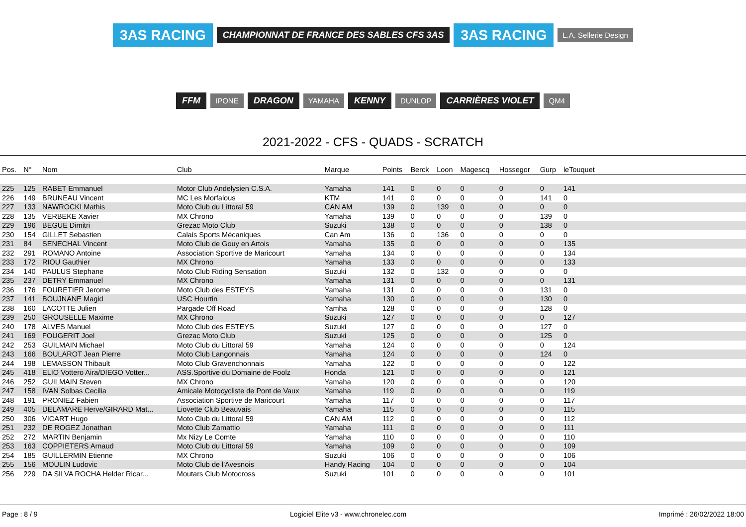3AS RACING CHAMPIONNAT DE FRANCE DES SABLES CFS 3AS 3AS RACING L.A. Sellerie Design FFM IPONE DRAGON YAMAHA KENNY DUNLOP CARRIÈRES VIOLET QM4
2021-2022 - CFS - QUADS - SCRATCH
| Pos. | N° | Nom | Club | Marque | Points | Berck | Loon | Magescq | Hossegor | Gurp | leTouquet | |
| --- | --- | --- | --- | --- | --- | --- | --- | --- | --- | --- | --- | --- |
| 225 | 125 | RABET Emmanuel | Motor Club Andelysien C.S.A. | Yamaha | 141 | 0 | 0 | 0 | 0 | 0 | 141 | |
| 226 | 149 | BRUNEAU Vincent | MC Les Morfalous | KTM | 141 | 0 | 0 | 0 | 0 | 141 | 0 | |
| 227 | 133 | NAWROCKI Mathis | Moto Club du Littoral 59 | CAN AM | 139 | 0 | 139 | 0 | 0 | 0 | 0 | |
| 228 | 135 | VERBEKE Xavier | MX Chrono | Yamaha | 139 | 0 | 0 | 0 | 0 | 139 | 0 | |
| 229 | 196 | BEGUE Dimitri | Grezac Moto Club | Suzuki | 138 | 0 | 0 | 0 | 0 | 138 | 0 | |
| 230 | 154 | GILLET Sebastien | Calais Sports Mécaniques | Can Am | 136 | 0 | 136 | 0 | 0 | 0 | 0 | |
| 231 | 84 | SENECHAL Vincent | Moto Club de Gouy en Artois | Yamaha | 135 | 0 | 0 | 0 | 0 | 0 | 135 | |
| 232 | 291 | ROMANO Antoine | Association Sportive de Maricourt | Yamaha | 134 | 0 | 0 | 0 | 0 | 0 | 134 | |
| 233 | 172 | RIOU Gauthier | MX Chrono | Yamaha | 133 | 0 | 0 | 0 | 0 | 0 | 133 | |
| 234 | 140 | PAULUS Stephane | Moto Club Riding Sensation | Suzuki | 132 | 0 | 132 | 0 | 0 | 0 | 0 | |
| 235 | 237 | DETRY Emmanuel | MX Chrono | Yamaha | 131 | 0 | 0 | 0 | 0 | 0 | 131 | |
| 236 | 176 | FOURETIER Jerome | Moto Club des ESTEYS | Yamaha | 131 | 0 | 0 | 0 | 0 | 131 | 0 | |
| 237 | 141 | BOUJNANE Magid | USC Hourtin | Yamaha | 130 | 0 | 0 | 0 | 0 | 130 | 0 | |
| 238 | 160 | LACOTTE Julien | Pargade Off Road | Yamha | 128 | 0 | 0 | 0 | 0 | 128 | 0 | |
| 239 | 250 | GROUSELLE Maxime | MX Chrono | Suzuki | 127 | 0 | 0 | 0 | 0 | 0 | 127 | |
| 240 | 178 | ALVES Manuel | Moto Club des ESTEYS | Suzuki | 127 | 0 | 0 | 0 | 0 | 127 | 0 | |
| 241 | 169 | FOUGERIT Joel | Grezac Moto Club | Suzuki | 125 | 0 | 0 | 0 | 0 | 125 | 0 | |
| 242 | 253 | GUILMAIN Michael | Moto Club du Littoral 59 | Yamaha | 124 | 0 | 0 | 0 | 0 | 0 | 124 | |
| 243 | 166 | BOULAROT Jean Pierre | Moto Club Langonnais | Yamaha | 124 | 0 | 0 | 0 | 0 | 124 | 0 | |
| 244 | 198 | LEMASSON Thibault | Moto Club Gravenchonnais | Yamaha | 122 | 0 | 0 | 0 | 0 | 0 | 122 | |
| 245 | 418 | ELIO Vottero Aira/DIEGO Votter... | ASS.Sportive du Domaine de Foolz | Honda | 121 | 0 | 0 | 0 | 0 | 0 | 121 | |
| 246 | 252 | GUILMAIN Steven | MX Chrono | Yamaha | 120 | 0 | 0 | 0 | 0 | 0 | 120 | |
| 247 | 158 | IVAN Solbas Cecilia | Amicale Motocycliste de Pont de Vaux | Yamaha | 119 | 0 | 0 | 0 | 0 | 0 | 119 | |
| 248 | 191 | PRONIEZ Fabien | Association Sportive de Maricourt | Yamaha | 117 | 0 | 0 | 0 | 0 | 0 | 117 | |
| 249 | 405 | DELAMARE Herve/GIRARD Mat... | Liovette Club Beauvais | Yamaha | 115 | 0 | 0 | 0 | 0 | 0 | 115 | |
| 250 | 306 | VICART Hugo | Moto Club du Littoral 59 | CAN AM | 112 | 0 | 0 | 0 | 0 | 0 | 112 | |
| 251 | 232 | DE ROGEZ Jonathan | Moto Club Zamattio | Yamaha | 111 | 0 | 0 | 0 | 0 | 0 | 111 | |
| 252 | 272 | MARTIN Benjamin | Mx Nizy Le Comte | Yamaha | 110 | 0 | 0 | 0 | 0 | 0 | 110 | |
| 253 | 163 | COPPIETERS Arnaud | Moto Club du Littoral 59 | Yamaha | 109 | 0 | 0 | 0 | 0 | 0 | 109 | |
| 254 | 185 | GUILLERMIN Etienne | MX Chrono | Suzuki | 106 | 0 | 0 | 0 | 0 | 0 | 106 | |
| 255 | 156 | MOULIN Ludovic | Moto Club de l'Avesnois | Handy Racing | 104 | 0 | 0 | 0 | 0 | 0 | 104 | |
| 256 | 229 | DA SILVA ROCHA Helder Ricar... | Moutars Club Motocross | Suzuki | 101 | 0 | 0 | 0 | 0 | 0 | 101 | |
Page : 8 / 9 Logiciel Elite v3 - www.chronelec.com Imprimé : 26/02/2022 18:00